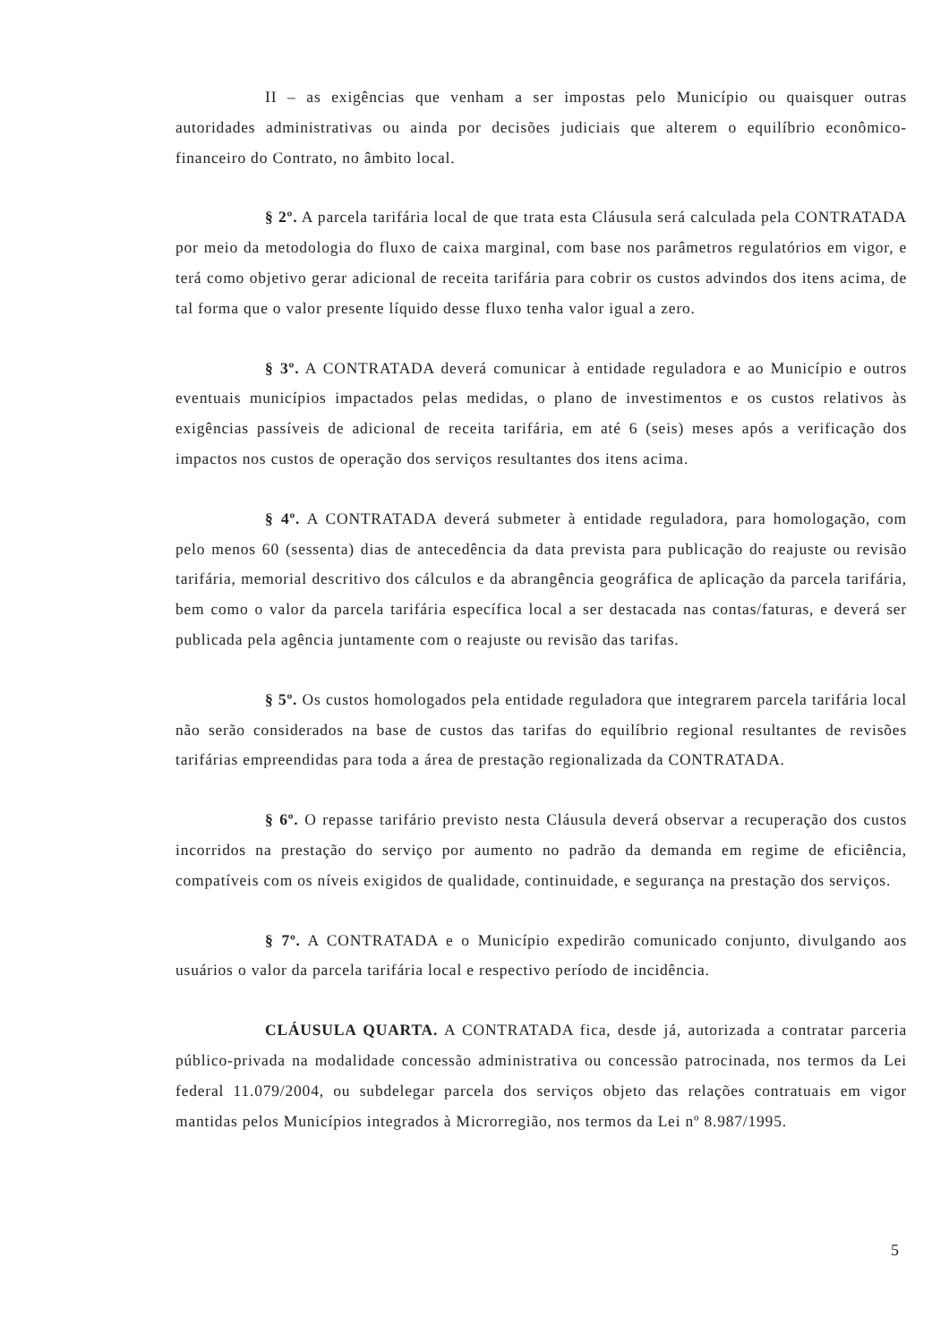II – as exigências que venham a ser impostas pelo Município ou quaisquer outras autoridades administrativas ou ainda por decisões judiciais que alterem o equilíbrio econômico-financeiro do Contrato, no âmbito local.
§ 2º. A parcela tarifária local de que trata esta Cláusula será calculada pela CONTRATADA por meio da metodologia do fluxo de caixa marginal, com base nos parâmetros regulatórios em vigor, e terá como objetivo gerar adicional de receita tarifária para cobrir os custos advindos dos itens acima, de tal forma que o valor presente líquido desse fluxo tenha valor igual a zero.
§ 3º. A CONTRATADA deverá comunicar à entidade reguladora e ao Município e outros eventuais municípios impactados pelas medidas, o plano de investimentos e os custos relativos às exigências passíveis de adicional de receita tarifária, em até 6 (seis) meses após a verificação dos impactos nos custos de operação dos serviços resultantes dos itens acima.
§ 4º. A CONTRATADA deverá submeter à entidade reguladora, para homologação, com pelo menos 60 (sessenta) dias de antecedência da data prevista para publicação do reajuste ou revisão tarifária, memorial descritivo dos cálculos e da abrangência geográfica de aplicação da parcela tarifária, bem como o valor da parcela tarifária específica local a ser destacada nas contas/faturas, e deverá ser publicada pela agência juntamente com o reajuste ou revisão das tarifas.
§ 5º. Os custos homologados pela entidade reguladora que integrarem parcela tarifária local não serão considerados na base de custos das tarifas do equilíbrio regional resultantes de revisões tarifárias empreendidas para toda a área de prestação regionalizada da CONTRATADA.
§ 6º. O repasse tarifário previsto nesta Cláusula deverá observar a recuperação dos custos incorridos na prestação do serviço por aumento no padrão da demanda em regime de eficiência, compatíveis com os níveis exigidos de qualidade, continuidade, e segurança na prestação dos serviços.
§ 7º. A CONTRATADA e o Município expedirão comunicado conjunto, divulgando aos usuários o valor da parcela tarifária local e respectivo período de incidência.
CLÁUSULA QUARTA. A CONTRATADA fica, desde já, autorizada a contratar parceria público-privada na modalidade concessão administrativa ou concessão patrocinada, nos termos da Lei federal 11.079/2004, ou subdelegar parcela dos serviços objeto das relações contratuais em vigor mantidas pelos Municípios integrados à Microrregião, nos termos da Lei nº 8.987/1995.
5